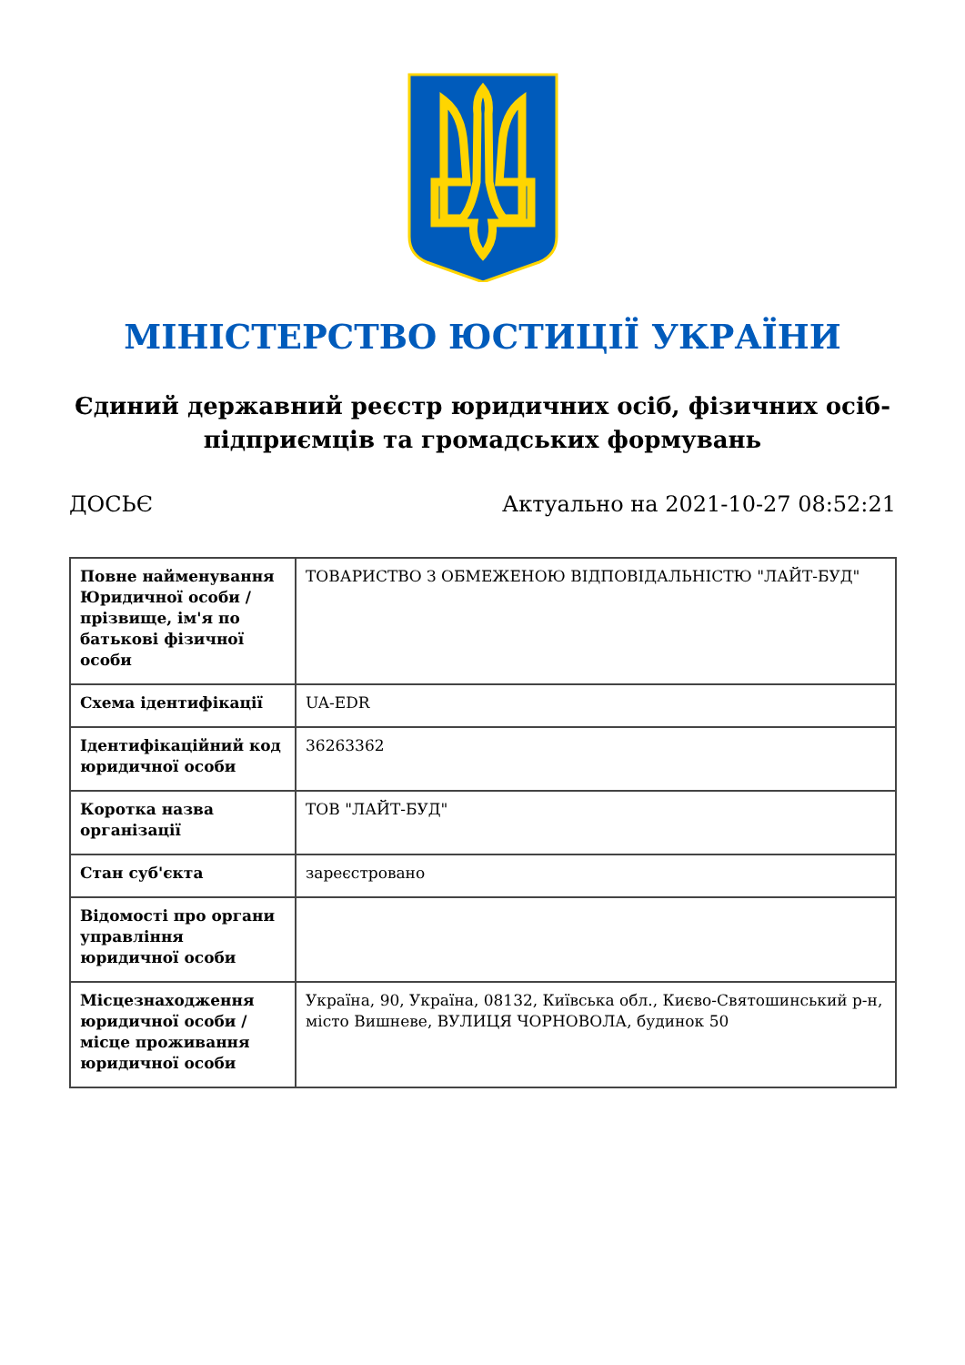МІНІСТЕРСТВО ЮСТИЦІЇ УКРАЇНИ
Єдиний державний реєстр юридичних осіб, фізичних осіб-підприємців та громадських формувань
ДОСЬЄ Актуально на 2021-10-27 08:52:21
| Повне найменування Юридичної особи / прізвище, ім'я по батькові фізичної особи | ТОВАРИСТВО З ОБМЕЖЕНОЮ ВІДПОВІДАЛЬНІСТЮ "ЛАЙТ-БУД" |
| Схема ідентифікації | UA-EDR |
| Ідентифікаційний код юридичної особи | 36263362 |
| Коротка назва організації | ТОВ "ЛАЙТ-БУД" |
| Стан суб'єкта | зареєстровано |
| Відомості про органи управління юридичної особи | |
| Місцезнаходження юридичної особи / місце проживання юридичної особи | Україна, 90, Україна, 08132, Київська обл., Києво-Святошинський р-н, місто Вишневе, ВУЛИЦЯ ЧОРНОВОЛА, будинок 50 |